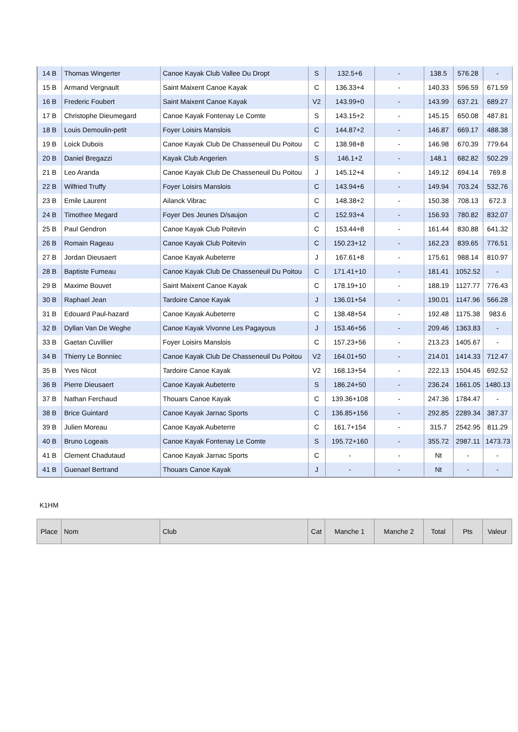| 14 B | Thomas Wingerter | Canoe Kayak Club Vallee Du Dropt | S | 132.5+6 | - | 138.5 | 576.28 | - |
| 15 B | Armand Vergnault | Saint Maixent Canoe Kayak | C | 136.33+4 | - | 140.33 | 596.59 | 671.59 |
| 16 B | Frederic Foubert | Saint Maixent Canoe Kayak | V2 | 143.99+0 | - | 143.99 | 637.21 | 689.27 |
| 17 B | Christophe Dieumegard | Canoe Kayak Fontenay Le Comte | S | 143.15+2 | - | 145.15 | 650.08 | 487.81 |
| 18 B | Louis Demoulin-petit | Foyer Loisirs Manslois | C | 144.87+2 | - | 146.87 | 669.17 | 488.38 |
| 19 B | Loick Dubois | Canoe Kayak Club De Chasseneuil Du Poitou | C | 138.98+8 | - | 146.98 | 670.39 | 779.64 |
| 20 B | Daniel Bregazzi | Kayak Club Angerien | S | 146.1+2 | - | 148.1 | 682.82 | 502.29 |
| 21 B | Leo Aranda | Canoe Kayak Club De Chasseneuil Du Poitou | J | 145.12+4 | - | 149.12 | 694.14 | 769.8 |
| 22 B | Wilfried Truffy | Foyer Loisirs Manslois | C | 143.94+6 | - | 149.94 | 703.24 | 532.76 |
| 23 B | Emile Laurent | Ailanck Vibrac | C | 148.38+2 | - | 150.38 | 708.13 | 672.3 |
| 24 B | Timothee Megard | Foyer Des Jeunes D/saujon | C | 152.93+4 | - | 156.93 | 780.82 | 832.07 |
| 25 B | Paul Gendron | Canoe Kayak Club Poitevin | C | 153.44+8 | - | 161.44 | 830.88 | 641.32 |
| 26 B | Romain Rageau | Canoe Kayak Club Poitevin | C | 150.23+12 | - | 162.23 | 839.65 | 776.51 |
| 27 B | Jordan Dieusaert | Canoe Kayak Aubeterre | J | 167.61+8 | - | 175.61 | 988.14 | 810.97 |
| 28 B | Baptiste Fumeau | Canoe Kayak Club De Chasseneuil Du Poitou | C | 171.41+10 | - | 181.41 | 1052.52 | - |
| 29 B | Maxime Bouvet | Saint Maixent Canoe Kayak | C | 178.19+10 | - | 188.19 | 1127.77 | 776.43 |
| 30 B | Raphael Jean | Tardoire Canoe Kayak | J | 136.01+54 | - | 190.01 | 1147.96 | 566.28 |
| 31 B | Edouard Paul-hazard | Canoe Kayak Aubeterre | C | 138.48+54 | - | 192.48 | 1175.38 | 983.6 |
| 32 B | Dyllan Van De Weghe | Canoe Kayak Vivonne Les Pagayous | J | 153.46+56 | - | 209.46 | 1363.83 | - |
| 33 B | Gaetan Cuvillier | Foyer Loisirs Manslois | C | 157.23+56 | - | 213.23 | 1405.67 | - |
| 34 B | Thierry Le Bonniec | Canoe Kayak Club De Chasseneuil Du Poitou | V2 | 164.01+50 | - | 214.01 | 1414.33 | 712.47 |
| 35 B | Yves Nicot | Tardoire Canoe Kayak | V2 | 168.13+54 | - | 222.13 | 1504.45 | 692.52 |
| 36 B | Pierre Dieusaert | Canoe Kayak Aubeterre | S | 186.24+50 | - | 236.24 | 1661.05 | 1480.13 |
| 37 B | Nathan Ferchaud | Thouars Canoe Kayak | C | 139.36+108 | - | 247.36 | 1784.47 | - |
| 38 B | Brice Guintard | Canoe Kayak Jarnac Sports | C | 136.85+156 | - | 292.85 | 2289.34 | 387.37 |
| 39 B | Julien Moreau | Canoe Kayak Aubeterre | C | 161.7+154 | - | 315.7 | 2542.95 | 811.29 |
| 40 B | Bruno Logeais | Canoe Kayak Fontenay Le Comte | S | 195.72+160 | - | 355.72 | 2987.11 | 1473.73 |
| 41 B | Clement Chadutaud | Canoe Kayak Jarnac Sports | C | - | - | Nt | - | - |
| 41 B | Guenael Bertrand | Thouars Canoe Kayak | J | - | - | Nt | - | - |
K1HM
| Place | Nom | Club | Cat | Manche 1 | Manche 2 | Total | Pts | Valeur |
| --- | --- | --- | --- | --- | --- | --- | --- | --- |